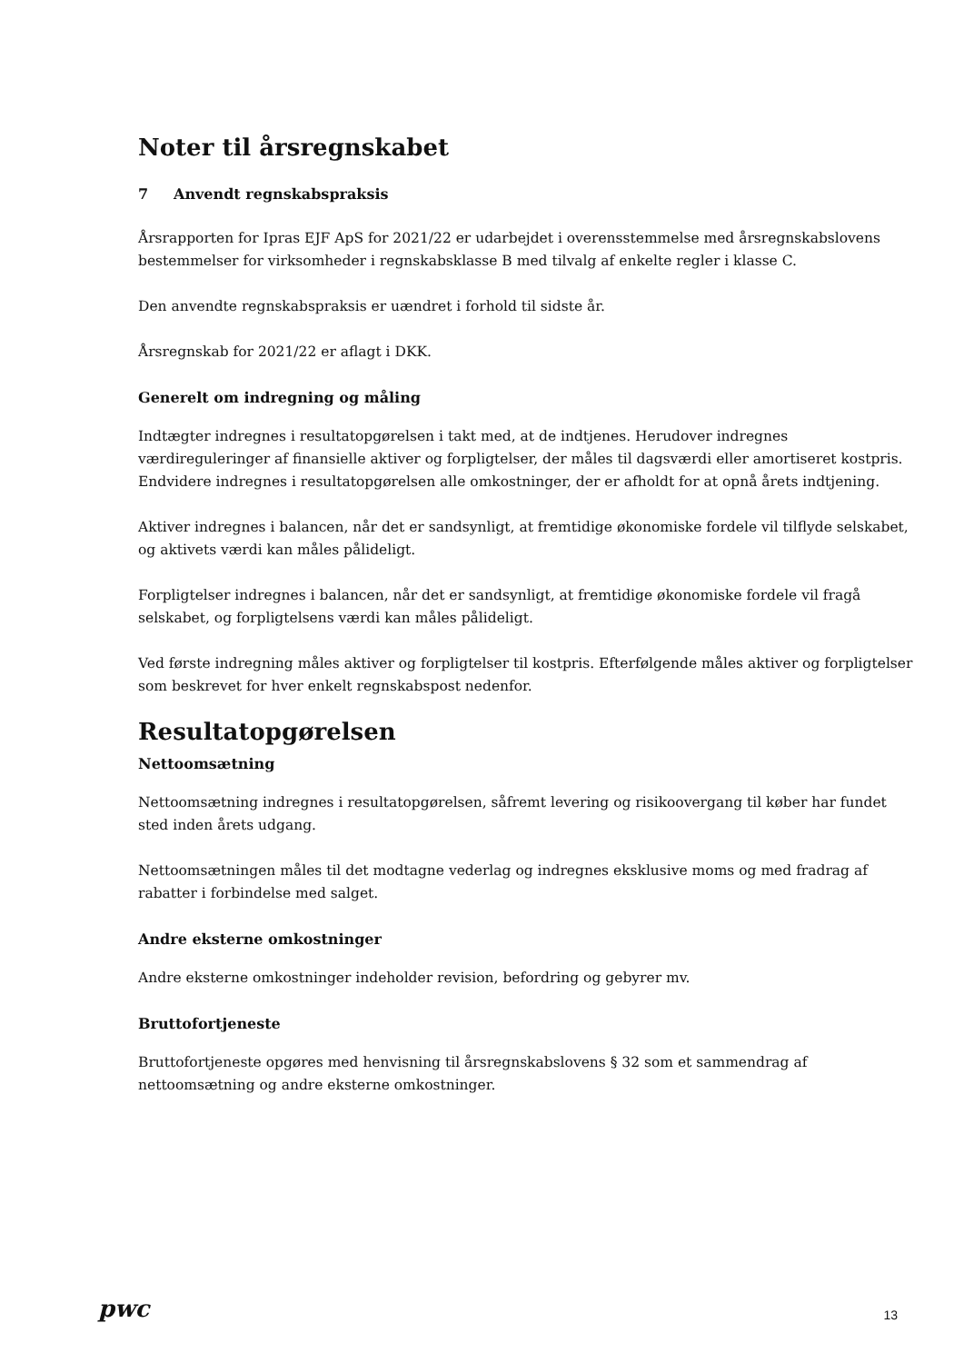Noter til årsregnskabet
7 Anvendt regnskabspraksis
Årsrapporten for Ipras EJF ApS for 2021/22 er udarbejdet i overensstemmelse med årsregnskabslovens bestemmelser for virksomheder i regnskabsklasse B med tilvalg af enkelte regler i klasse C.
Den anvendte regnskabspraksis er uændret i forhold til sidste år.
Årsregnskab for 2021/22 er aflagt i DKK.
Generelt om indregning og måling
Indtægter indregnes i resultatopgørelsen i takt med, at de indtjenes. Herudover indregnes værdireguleringer af finansielle aktiver og forpligtelser, der måles til dagsværdi eller amortiseret kostpris. Endvidere indregnes i resultatopgørelsen alle omkostninger, der er afholdt for at opnå årets indtjening.
Aktiver indregnes i balancen, når det er sandsynligt, at fremtidige økonomiske fordele vil tilflyde selskabet, og aktivets værdi kan måles pålideligt.
Forpligtelser indregnes i balancen, når det er sandsynligt, at fremtidige økonomiske fordele vil fragå selskabet, og forpligtelsens værdi kan måles pålideligt.
Ved første indregning måles aktiver og forpligtelser til kostpris. Efterfølgende måles aktiver og forpligtelser som beskrevet for hver enkelt regnskabspost nedenfor.
Resultatopgørelsen
Nettoomsætning
Nettoomsætning indregnes i resultatopgørelsen, såfremt levering og risikoovergang til køber har fundet sted inden årets udgang.
Nettoomsætningen måles til det modtagne vederlag og indregnes eksklusive moms og med fradrag af rabatter i forbindelse med salget.
Andre eksterne omkostninger
Andre eksterne omkostninger indeholder revision, befordring og gebyrer mv.
Bruttofortjeneste
Bruttofortjeneste opgøres med henvisning til årsregnskabslovens § 32 som et sammendrag af nettoomsætning og andre eksterne omkostninger.
pwc 13